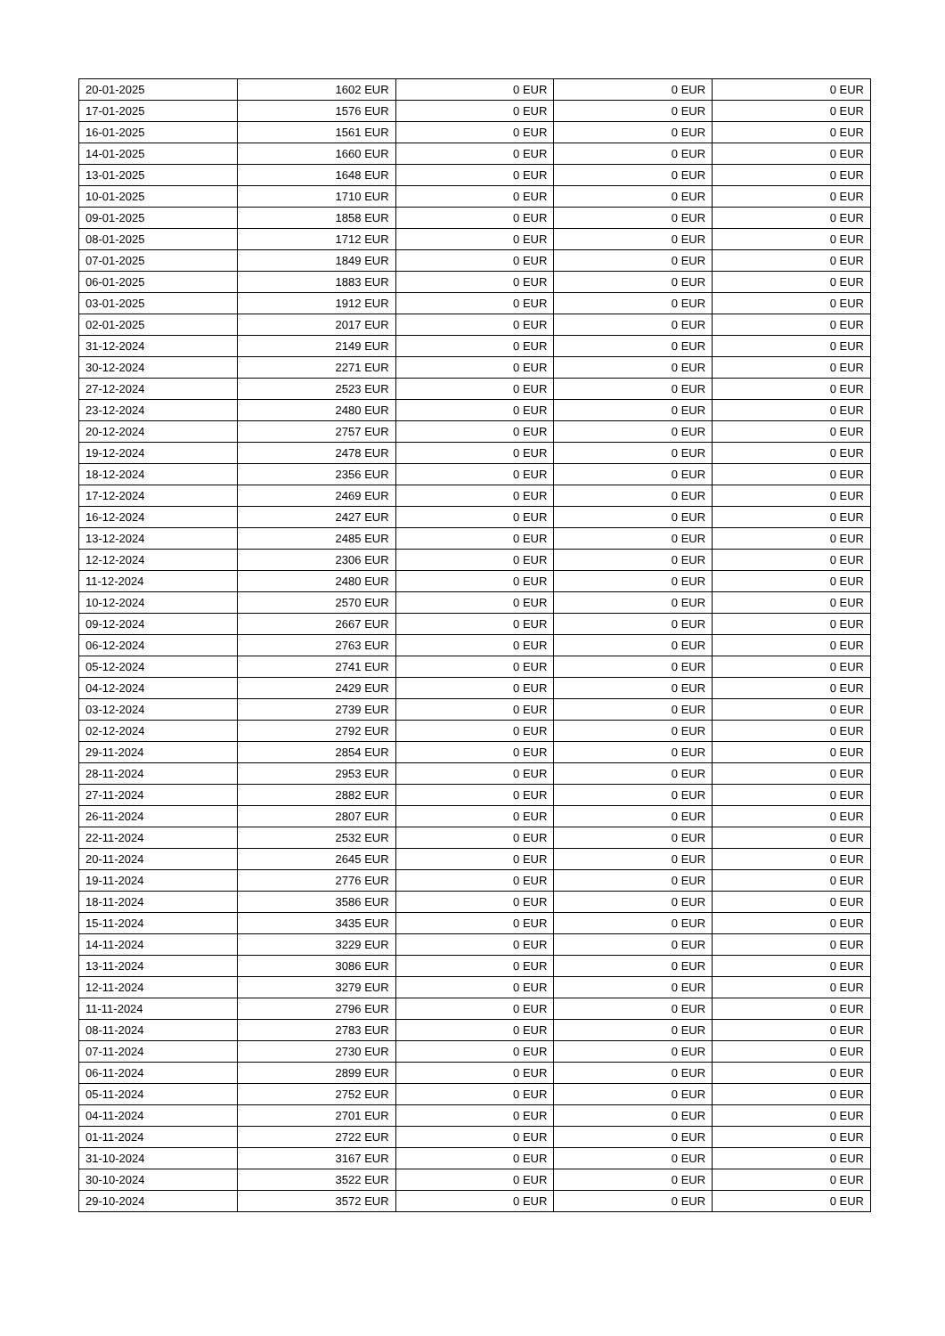| 20-01-2025 | 1602 EUR | 0 EUR | 0 EUR | 0 EUR |
| 17-01-2025 | 1576 EUR | 0 EUR | 0 EUR | 0 EUR |
| 16-01-2025 | 1561 EUR | 0 EUR | 0 EUR | 0 EUR |
| 14-01-2025 | 1660 EUR | 0 EUR | 0 EUR | 0 EUR |
| 13-01-2025 | 1648 EUR | 0 EUR | 0 EUR | 0 EUR |
| 10-01-2025 | 1710 EUR | 0 EUR | 0 EUR | 0 EUR |
| 09-01-2025 | 1858 EUR | 0 EUR | 0 EUR | 0 EUR |
| 08-01-2025 | 1712 EUR | 0 EUR | 0 EUR | 0 EUR |
| 07-01-2025 | 1849 EUR | 0 EUR | 0 EUR | 0 EUR |
| 06-01-2025 | 1883 EUR | 0 EUR | 0 EUR | 0 EUR |
| 03-01-2025 | 1912 EUR | 0 EUR | 0 EUR | 0 EUR |
| 02-01-2025 | 2017 EUR | 0 EUR | 0 EUR | 0 EUR |
| 31-12-2024 | 2149 EUR | 0 EUR | 0 EUR | 0 EUR |
| 30-12-2024 | 2271 EUR | 0 EUR | 0 EUR | 0 EUR |
| 27-12-2024 | 2523 EUR | 0 EUR | 0 EUR | 0 EUR |
| 23-12-2024 | 2480 EUR | 0 EUR | 0 EUR | 0 EUR |
| 20-12-2024 | 2757 EUR | 0 EUR | 0 EUR | 0 EUR |
| 19-12-2024 | 2478 EUR | 0 EUR | 0 EUR | 0 EUR |
| 18-12-2024 | 2356 EUR | 0 EUR | 0 EUR | 0 EUR |
| 17-12-2024 | 2469 EUR | 0 EUR | 0 EUR | 0 EUR |
| 16-12-2024 | 2427 EUR | 0 EUR | 0 EUR | 0 EUR |
| 13-12-2024 | 2485 EUR | 0 EUR | 0 EUR | 0 EUR |
| 12-12-2024 | 2306 EUR | 0 EUR | 0 EUR | 0 EUR |
| 11-12-2024 | 2480 EUR | 0 EUR | 0 EUR | 0 EUR |
| 10-12-2024 | 2570 EUR | 0 EUR | 0 EUR | 0 EUR |
| 09-12-2024 | 2667 EUR | 0 EUR | 0 EUR | 0 EUR |
| 06-12-2024 | 2763 EUR | 0 EUR | 0 EUR | 0 EUR |
| 05-12-2024 | 2741 EUR | 0 EUR | 0 EUR | 0 EUR |
| 04-12-2024 | 2429 EUR | 0 EUR | 0 EUR | 0 EUR |
| 03-12-2024 | 2739 EUR | 0 EUR | 0 EUR | 0 EUR |
| 02-12-2024 | 2792 EUR | 0 EUR | 0 EUR | 0 EUR |
| 29-11-2024 | 2854 EUR | 0 EUR | 0 EUR | 0 EUR |
| 28-11-2024 | 2953 EUR | 0 EUR | 0 EUR | 0 EUR |
| 27-11-2024 | 2882 EUR | 0 EUR | 0 EUR | 0 EUR |
| 26-11-2024 | 2807 EUR | 0 EUR | 0 EUR | 0 EUR |
| 22-11-2024 | 2532 EUR | 0 EUR | 0 EUR | 0 EUR |
| 20-11-2024 | 2645 EUR | 0 EUR | 0 EUR | 0 EUR |
| 19-11-2024 | 2776 EUR | 0 EUR | 0 EUR | 0 EUR |
| 18-11-2024 | 3586 EUR | 0 EUR | 0 EUR | 0 EUR |
| 15-11-2024 | 3435 EUR | 0 EUR | 0 EUR | 0 EUR |
| 14-11-2024 | 3229 EUR | 0 EUR | 0 EUR | 0 EUR |
| 13-11-2024 | 3086 EUR | 0 EUR | 0 EUR | 0 EUR |
| 12-11-2024 | 3279 EUR | 0 EUR | 0 EUR | 0 EUR |
| 11-11-2024 | 2796 EUR | 0 EUR | 0 EUR | 0 EUR |
| 08-11-2024 | 2783 EUR | 0 EUR | 0 EUR | 0 EUR |
| 07-11-2024 | 2730 EUR | 0 EUR | 0 EUR | 0 EUR |
| 06-11-2024 | 2899 EUR | 0 EUR | 0 EUR | 0 EUR |
| 05-11-2024 | 2752 EUR | 0 EUR | 0 EUR | 0 EUR |
| 04-11-2024 | 2701 EUR | 0 EUR | 0 EUR | 0 EUR |
| 01-11-2024 | 2722 EUR | 0 EUR | 0 EUR | 0 EUR |
| 31-10-2024 | 3167 EUR | 0 EUR | 0 EUR | 0 EUR |
| 30-10-2024 | 3522 EUR | 0 EUR | 0 EUR | 0 EUR |
| 29-10-2024 | 3572 EUR | 0 EUR | 0 EUR | 0 EUR |